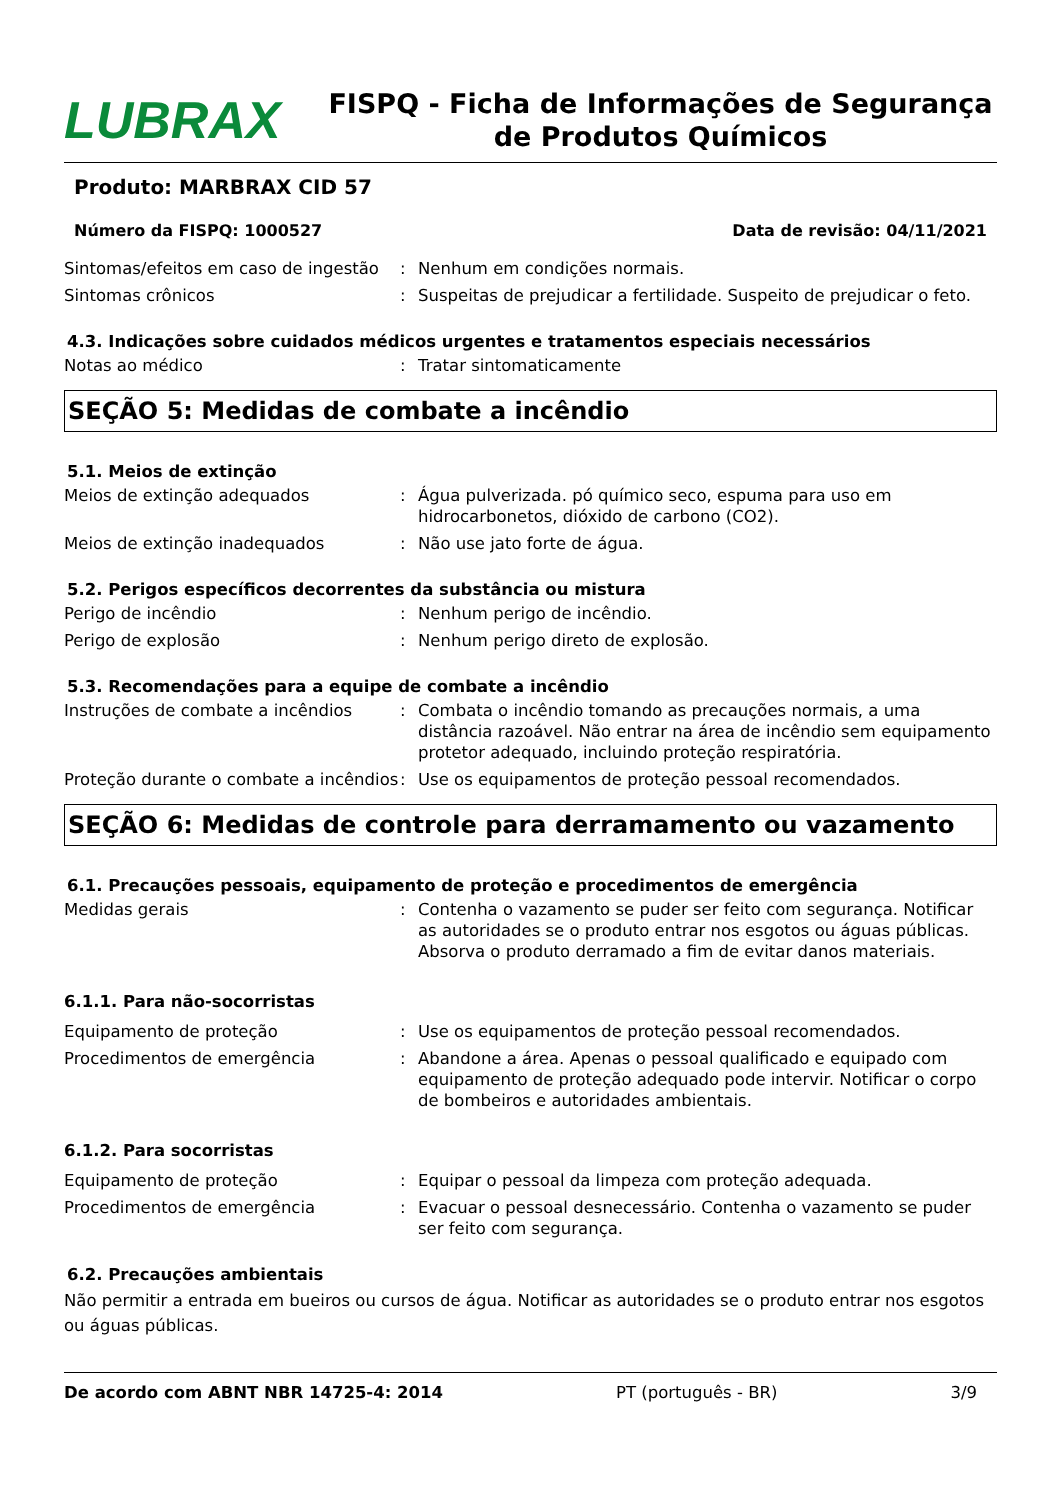LUBRAX
FISPQ - Ficha de Informações de Segurança de Produtos Químicos
Produto: MARBRAX CID 57
Número da FISPQ: 1000527 Data de revisão: 04/11/2021
Sintomas/efeitos em caso de ingestão
: Nenhum em condições normais.
Sintomas crônicos : Suspeitas de prejudicar a fertilidade. Suspeito de prejudicar o feto.
4.3. Indicações sobre cuidados médicos urgentes e tratamentos especiais necessários
Notas ao médico : Tratar sintomaticamente
SEÇÃO 5: Medidas de combate a incêndio
5.1. Meios de extinção
Meios de extinção adequados : Água pulverizada. pó químico seco, espuma para uso em hidrocarbonetos, dióxido de carbono (CO2).
Meios de extinção inadequados : Não use jato forte de água.
5.2. Perigos específicos decorrentes da substância ou mistura
Perigo de incêndio : Nenhum perigo de incêndio.
Perigo de explosão : Nenhum perigo direto de explosão.
5.3. Recomendações para a equipe de combate a incêndio
Instruções de combate a incêndios : Combata o incêndio tomando as precauções normais, a uma distância razoável. Não entrar na área de incêndio sem equipamento protetor adequado, incluindo proteção respiratória.
Proteção durante o combate a incêndios
: Use os equipamentos de proteção pessoal recomendados.
SEÇÃO 6: Medidas de controle para derramamento ou vazamento
6.1. Precauções pessoais, equipamento de proteção e procedimentos de emergência
Medidas gerais : Contenha o vazamento se puder ser feito com segurança. Notificar as autoridades se o produto entrar nos esgotos ou águas públicas. Absorva o produto derramado a fim de evitar danos materiais.
6.1.1. Para não-socorristas
Equipamento de proteção : Use os equipamentos de proteção pessoal recomendados.
Procedimentos de emergência : Abandone a área. Apenas o pessoal qualificado e equipado com equipamento de proteção adequado pode intervir. Notificar o corpo de bombeiros e autoridades ambientais.
6.1.2. Para socorristas
Equipamento de proteção : Equipar o pessoal da limpeza com proteção adequada.
Procedimentos de emergência : Evacuar o pessoal desnecessário. Contenha o vazamento se puder ser feito com segurança.
6.2. Precauções ambientais
Não permitir a entrada em bueiros ou cursos de água. Notificar as autoridades se o produto entrar nos esgotos ou águas públicas.
De acordo com ABNT NBR 14725-4: 2014 PT (português - BR) 3/9